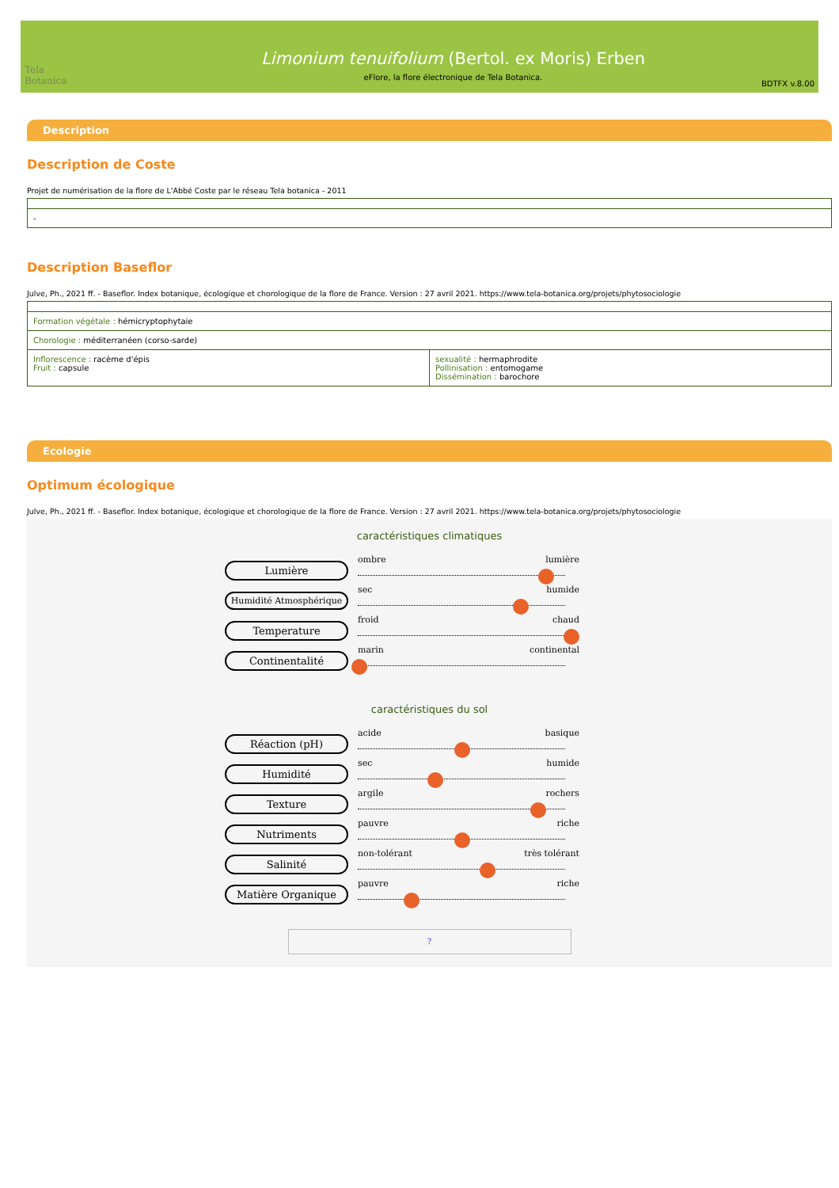Tela Botanica
Limonium tenuifolium (Bertol. ex Moris) Erben
eFlore, la flore électronique de Tela Botanica.
BDTFX v.8.00
Description
Description de Coste
Projet de numérisation de la flore de L'Abbé Coste par le réseau Tela botanica - 2011
| - |
Description Baseflor
Julve, Ph., 2021 ff. - Baseflor. Index botanique, écologique et chorologique de la flore de France. Version : 27 avril 2021. https://www.tela-botanica.org/projets/phytosociologie
| Formation végétale : hémicryptophytaie | |
| Chorologie : méditerranéen (corso-sarde) | |
| Inflorescence : racème d'épis Fruit : capsule | sexualité : hermaphrodite Pollinisation : entomogame Dissémination : barochore |
Ecologie
Optimum écologique
Julve, Ph., 2021 ff. - Baseflor. Index botanique, écologique et chorologique de la flore de France. Version : 27 avril 2021. https://www.tela-botanica.org/projets/phytosociologie
caractéristiques climatiques
Lumière
ombre lumière
Humidité Atmosphérique
sec humide
Temperature
froid chaud
Continentalité
marin continental
caractéristiques du sol
Réaction (pH)
acide basique
Humidité
sec humide
Texture
argile rochers
Nutriments
pauvre riche
Salinité
non-tolérant très tolérant
Matière Organique
pauvre riche
?